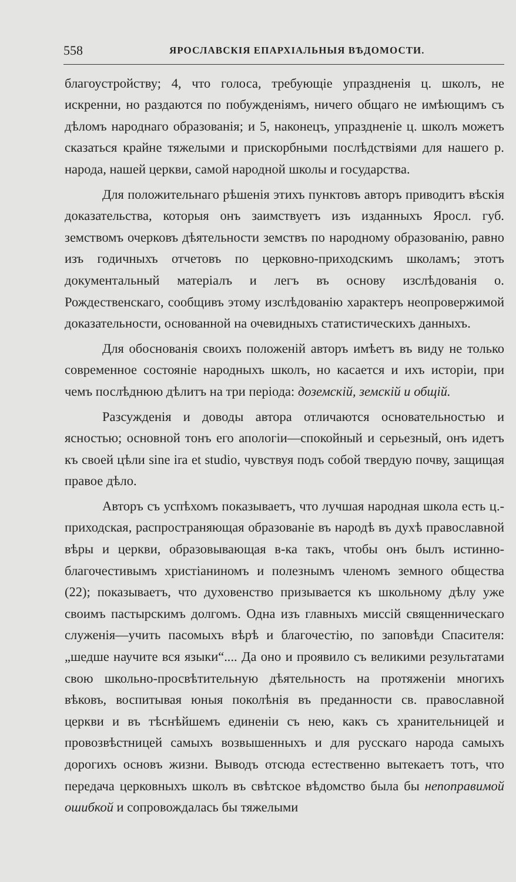558 ЯРОСЛАВСКІЯ ЕПАРХІАЛЬНЫЯ ВѢДОМОСТИ.
благоустройству; 4, что голоса, требующіе упраздненія ц. школъ, не искренни, но раздаются по побужденіямъ, ничего общаго не имѣющимъ съ дѣломъ народнаго образованія; и 5, наконецъ, упраздненіе ц. школъ можетъ сказаться крайне тяжелыми и прискорбными послѣдствіями для нашего р. народа, нашей церкви, самой народной школы и государства.
Для положительнаго рѣшенія этихъ пунктовъ авторъ приводитъ вѣскія доказательства, которыя онъ заимствуетъ изъ изданныхъ Яросл. губ. земствомъ очерковъ дѣятельности земствъ по народному образованію, равно изъ годичныхъ отчетовъ по церковно-приходскимъ школамъ; этотъ документальный матеріалъ и легъ въ основу изслѣдованія о. Рождественскаго, сообщивъ этому изслѣдованію характеръ неопровержимой доказательности, основанной на очевидныхъ статистическихъ данныхъ.
Для обоснованія своихъ положеній авторъ имѣетъ въ виду не только современное состояніе народныхъ школъ, но касается и ихъ исторіи, при чемъ послѣднюю дѣлитъ на три періода: доземскій, земскій и общій.
Разсужденія и доводы автора отличаются основательностью и ясностью; основной тонъ его апологіи—спокойный и серьезный, онъ идетъ къ своей цѣли sine ira et studio, чувствуя подъ собой твердую почву, защищая правое дѣло.
Авторъ съ успѣхомъ показываетъ, что лучшая народная школа есть ц.-приходская, распространяющая образованіе въ народѣ въ духѣ православной вѣры и церкви, образовывающая в-ка такъ, чтобы онъ былъ истинно-благочестивымъ христіаниномъ и полезнымъ членомъ земного общества (22); показываетъ, что духовенство призывается къ школьному дѣлу уже своимъ пастырскимъ долгомъ. Одна изъ главныхъ миссій священническаго служенія—учить пасомыхъ вѣрѣ и благочестію, по заповѣди Спасителя: „шедше научите вся языки“.... Да оно и проявило съ великими результатами свою школьно-просвѣтительную дѣятельность на протяженіи многихъ вѣковъ, воспитывая юныя поколѣнія въ преданности св. православной церкви и въ тѣснѣйшемъ единеніи съ нею, какъ съ хранительницей и провозвѣстницей самыхъ возвышенныхъ и для русскаго народа самыхъ дорогихъ основъ жизни. Выводъ отсюда естественно вытекаетъ тотъ, что передача церковныхъ школъ въ свѣтское вѣдомство была бы непоправимой ошибкой и сопровождалась бы тяжелыми